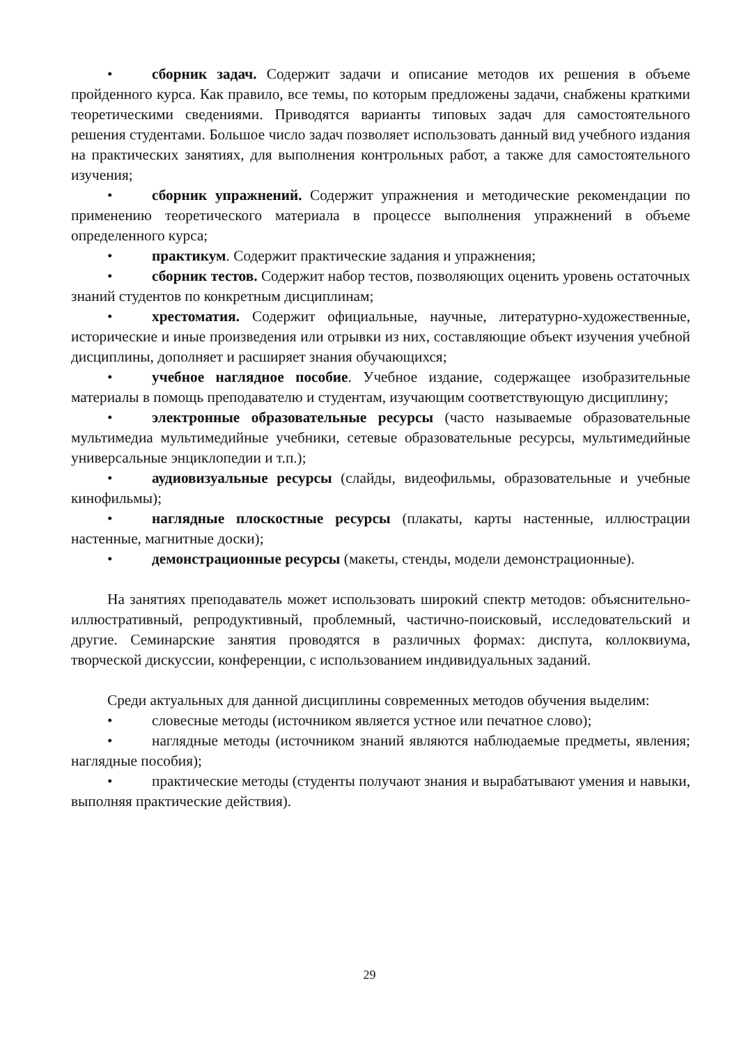• сборник задач. Содержит задачи и описание методов их решения в объеме пройденного курса. Как правило, все темы, по которым предложены задачи, снабжены краткими теоретическими сведениями. Приводятся варианты типовых задач для самостоятельного решения студентами. Большое число задач позволяет использовать данный вид учебного издания на практических занятиях, для выполнения контрольных работ, а также для самостоятельного изучения;
• сборник упражнений. Содержит упражнения и методические рекомендации по применению теоретического материала в процессе выполнения упражнений в объеме определенного курса;
• практикум. Содержит практические задания и упражнения;
• сборник тестов. Содержит набор тестов, позволяющих оценить уровень остаточных знаний студентов по конкретным дисциплинам;
• хрестоматия. Содержит официальные, научные, литературно-художественные, исторические и иные произведения или отрывки из них, составляющие объект изучения учебной дисциплины, дополняет и расширяет знания обучающихся;
• учебное наглядное пособие. Учебное издание, содержащее изобразительные материалы в помощь преподавателю и студентам, изучающим соответствующую дисциплину;
• электронные образовательные ресурсы (часто называемые образовательные мультимедиа мультимедийные учебники, сетевые образовательные ресурсы, мультимедийные универсальные энциклопедии и т.п.);
• аудиовизуальные ресурсы (слайды, видеофильмы, образовательные и учебные кинофильмы);
• наглядные плоскостные ресурсы (плакаты, карты настенные, иллюстрации настенные, магнитные доски);
• демонстрационные ресурсы (макеты, стенды, модели демонстрационные).
На занятиях преподаватель может использовать широкий спектр методов: объяснительно-иллюстративный, репродуктивный, проблемный, частично-поисковый, исследовательский и другие. Семинарские занятия проводятся в различных формах: диспута, коллоквиума, творческой дискуссии, конференции, с использованием индивидуальных заданий.
Среди актуальных для данной дисциплины современных методов обучения выделим:
• словесные методы (источником является устное или печатное слово);
• наглядные методы (источником знаний являются наблюдаемые предметы, явления; наглядные пособия);
• практические методы (студенты получают знания и вырабатывают умения и навыки, выполняя практические действия).
29